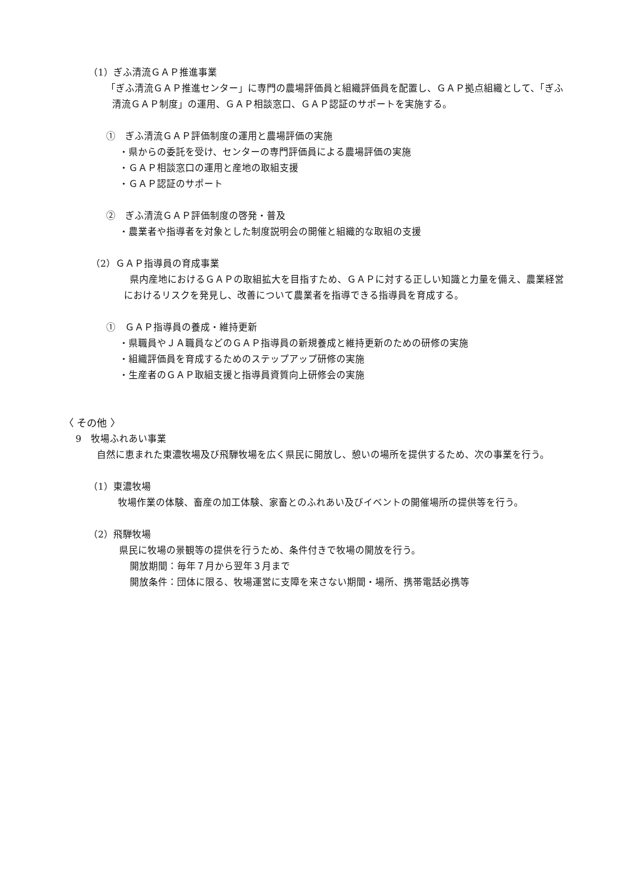（1）ぎふ清流ＧＡＰ推進事業
「ぎふ清流ＧＡＰ推進センター」に専門の農場評価員と組織評価員を配置し、ＧＡＰ拠点組織として、「ぎふ清流ＧＡＰ制度」の運用、ＧＡＰ相談窓口、ＧＡＰ認証のサポートを実施する。
①　ぎふ清流ＧＡＰ評価制度の運用と農場評価の実施
・県からの委託を受け、センターの専門評価員による農場評価の実施
・ＧＡＰ相談窓口の運用と産地の取組支援
・ＧＡＰ認証のサポート
②　ぎふ清流ＧＡＰ評価制度の啓発・普及
・農業者や指導者を対象とした制度説明会の開催と組織的な取組の支援
（2）ＧＡＰ指導員の育成事業
県内産地におけるＧＡＰの取組拡大を目指すため、ＧＡＰに対する正しい知識と力量を備え、農業経営におけるリスクを発見し、改善について農業者を指導できる指導員を育成する。
①　ＧＡＰ指導員の養成・維持更新
・県職員やＪＡ職員などのＧＡＰ指導員の新規養成と維持更新のための研修の実施
・組織評価員を育成するためのステップアップ研修の実施
・生産者のＧＡＰ取組支援と指導員資質向上研修会の実施
〈 その他 〉
9　牧場ふれあい事業
自然に恵まれた東濃牧場及び飛騨牧場を広く県民に開放し、憩いの場所を提供するため、次の事業を行う。
（1）東濃牧場
牧場作業の体験、畜産の加工体験、家畜とのふれあい及びイベントの開催場所の提供等を行う。
（2）飛騨牧場
県民に牧場の景観等の提供を行うため、条件付きで牧場の開放を行う。
開放期間：毎年７月から翌年３月まで
開放条件：団体に限る、牧場運営に支障を来さない期間・場所、携帯電話必携等